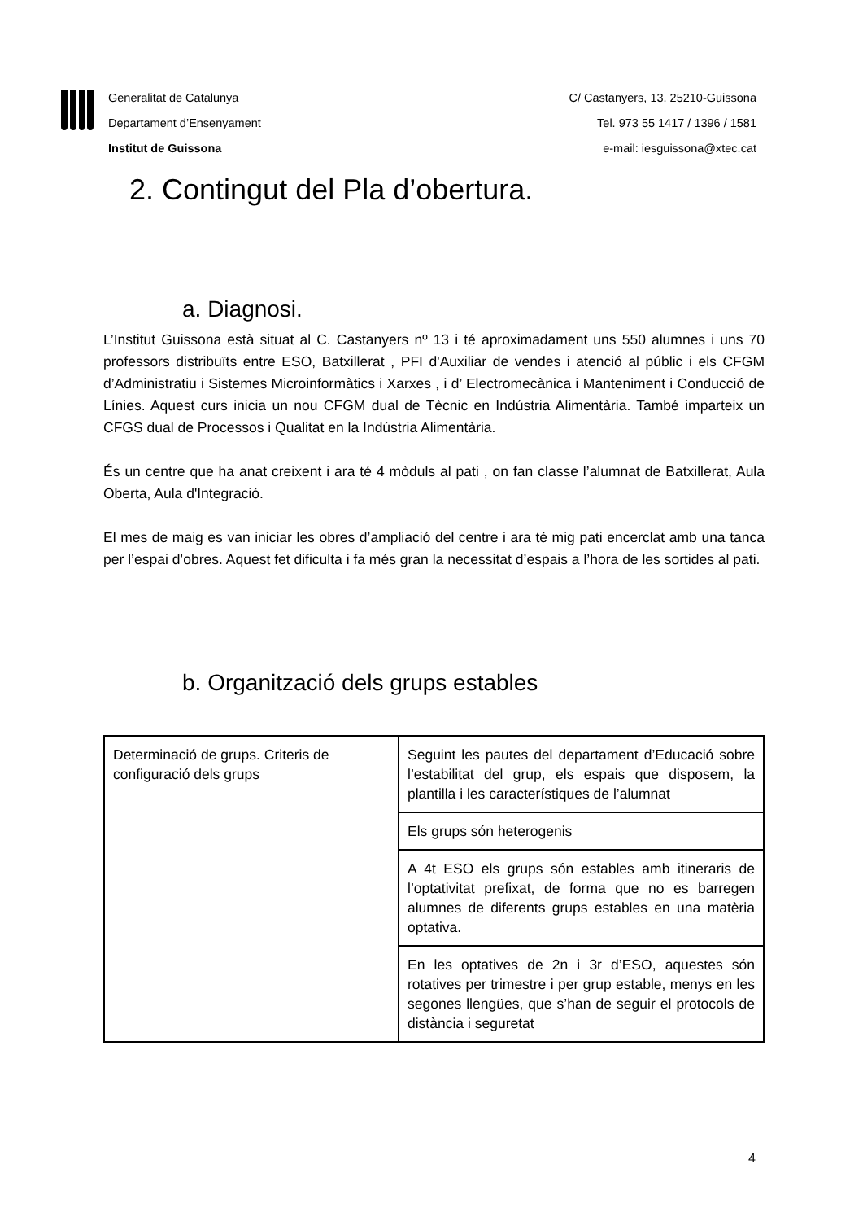Generalitat de Catalunya
Departament d’Ensenyament
Institut de Guissona
C/ Castanyers, 13. 25210-Guissona
Tel. 973 55 1417 / 1396 / 1581
e-mail: iesguissona@xtec.cat
2. Contingut del Pla d’obertura.
a. Diagnosi.
L’Institut Guissona està situat al C. Castanyers nº 13 i té aproximadament uns 550 alumnes i uns 70 professors distribuïts entre ESO, Batxillerat , PFI d'Auxiliar de vendes i atenció al públic i els CFGM d’Administratiu i Sistemes Microinformàtics i Xarxes , i d’ Electromecànica i Manteniment i Conducció de Línies. Aquest curs inicia un nou CFGM dual de Tècnic en Indústria Alimentària. També imparteix un CFGS dual de Processos i Qualitat en la Indústria Alimentària.
És un centre que ha anat creixent i ara té 4 mòduls al pati , on fan classe l’alumnat de Batxillerat, Aula Oberta, Aula d'Integració.
El mes de maig es van iniciar les obres d’ampliació del centre i ara té mig pati encerclat amb una tanca per l’espai d’obres. Aquest fet dificulta i fa més gran la necessitat d’espais a l’hora de les sortides al pati.
b. Organització dels grups estables
| Determinació de grups. Criteris de configuració dels grups | Seguint les pautes del departament d’Educació sobre l’estabilitat del grup, els espais que disposem, la plantilla i les característiques de l’alumnat |
| | Els grups són heterogenis |
| | A 4t ESO els grups són estables amb itineraris de l’optativitat prefixat, de forma que no es barregen alumnes de diferents grups estables en una matèria optativa. |
| | En les optatives de 2n i 3r d’ESO, aquestes són rotatives per trimestre i per grup estable, menys en les segones llengües, que s’han de seguir el protocols de distància i seguretat |
4